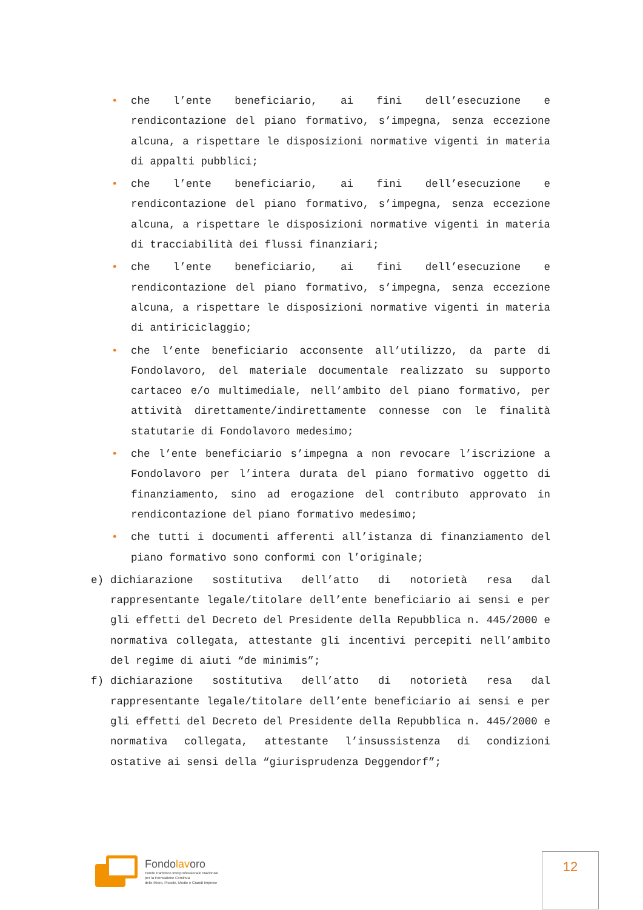• che l’ente beneficiario, ai fini dell’esecuzione e rendicontazione del piano formativo, s’impegna, senza eccezione alcuna, a rispettare le disposizioni normative vigenti in materia di appalti pubblici;
• che l’ente beneficiario, ai fini dell’esecuzione e rendicontazione del piano formativo, s’impegna, senza eccezione alcuna, a rispettare le disposizioni normative vigenti in materia di tracciabilità dei flussi finanziari;
• che l’ente beneficiario, ai fini dell’esecuzione e rendicontazione del piano formativo, s’impegna, senza eccezione alcuna, a rispettare le disposizioni normative vigenti in materia di antiriciclaggio;
• che l’ente beneficiario acconsente all’utilizzo, da parte di Fondolavoro, del materiale documentale realizzato su supporto cartaceo e/o multimediale, nell’ambito del piano formativo, per attività direttamente/indirettamente connesse con le finalità statutarie di Fondolavoro medesimo;
• che l’ente beneficiario s’impegna a non revocare l’iscrizione a Fondolavoro per l’intera durata del piano formativo oggetto di finanziamento, sino ad erogazione del contributo approvato in rendicontazione del piano formativo medesimo;
• che tutti i documenti afferenti all’istanza di finanziamento del piano formativo sono conformi con l’originale;
e) dichiarazione sostitutiva dell’atto di notorietà resa dal rappresentante legale/titolare dell’ente beneficiario ai sensi e per gli effetti del Decreto del Presidente della Repubblica n. 445/2000 e normativa collegata, attestante gli incentivi percepiti nell’ambito del regime di aiuti “de minimis”;
f) dichiarazione sostitutiva dell’atto di notorietà resa dal rappresentante legale/titolare dell’ente beneficiario ai sensi e per gli effetti del Decreto del Presidente della Repubblica n. 445/2000 e normativa collegata, attestante l’insussistenza di condizioni ostative ai sensi della “giurisprudenza Deggendorf”;
Fondolavoro
Fondo Paritetico Interprofessionale Nazionale
per la Formazione Continua
delle Micro, Piccole, Medie e Grandi Imprese
12